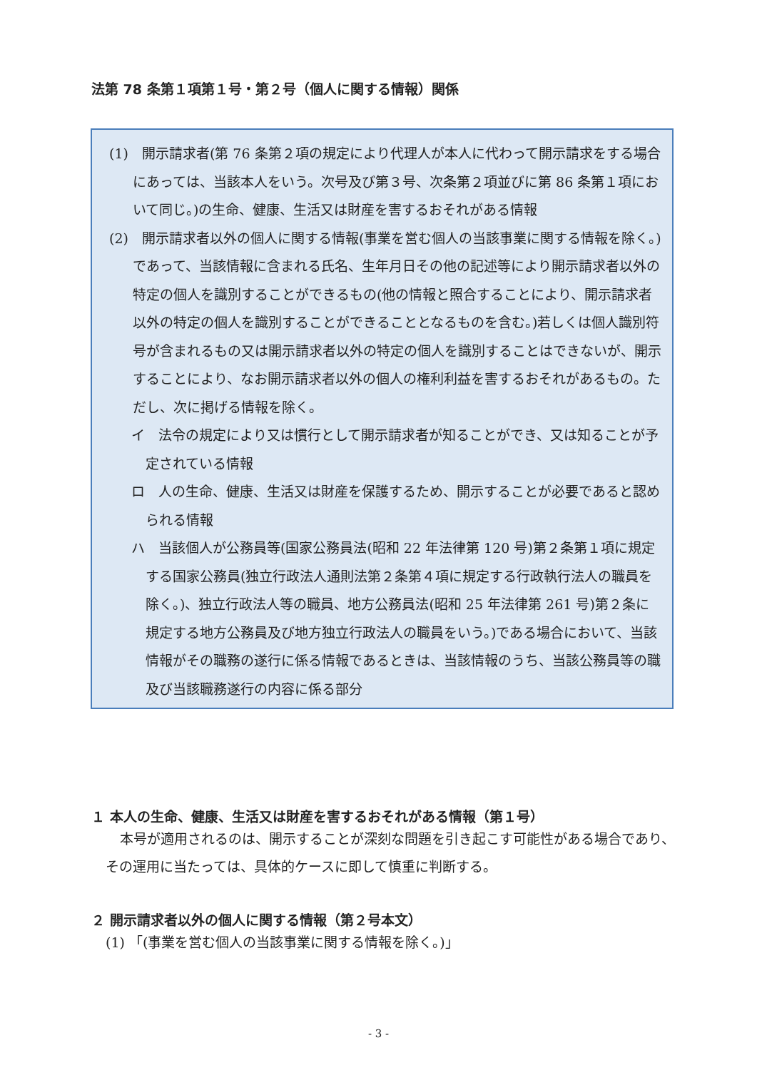法第 78 条第１項第１号・第２号（個人に関する情報）関係
(1)　開示請求者(第 76 条第２項の規定により代理人が本人に代わって開示請求をする場合にあっては、当該本人をいう。次号及び第３号、次条第２項並びに第 86 条第１項において同じ。)の生命、健康、生活又は財産を害するおそれがある情報
(2)　開示請求者以外の個人に関する情報(事業を営む個人の当該事業に関する情報を除く。)であって、当該情報に含まれる氏名、生年月日その他の記述等により開示請求者以外の特定の個人を識別することができるもの(他の情報と照合することにより、開示請求者以外の特定の個人を識別することができることとなるものを含む。)若しくは個人識別符号が含まれるもの又は開示請求者以外の特定の個人を識別することはできないが、開示することにより、なお開示請求者以外の個人の権利利益を害するおそれがあるもの。ただし、次に掲げる情報を除く。
イ　法令の規定により又は慣行として開示請求者が知ることができ、又は知ることが予定されている情報
ロ　人の生命、健康、生活又は財産を保護するため、開示することが必要であると認められる情報
ハ　当該個人が公務員等(国家公務員法(昭和 22 年法律第 120 号)第２条第１項に規定する国家公務員(独立行政法人通則法第２条第４項に規定する行政執行法人の職員を除く。)、独立行政法人等の職員、地方公務員法(昭和 25 年法律第 261 号)第２条に規定する地方公務員及び地方独立行政法人の職員をいう。)である場合において、当該情報がその職務の遂行に係る情報であるときは、当該情報のうち、当該公務員等の職及び当該職務遂行の内容に係る部分
１ 本人の生命、健康、生活又は財産を害するおそれがある情報（第１号）
本号が適用されるのは、開示することが深刻な問題を引き起こす可能性がある場合であり、その運用に当たっては、具体的ケースに即して慎重に判断する。
２ 開示請求者以外の個人に関する情報（第２号本文）
(1) 「(事業を営む個人の当該事業に関する情報を除く。)」
- 3 -